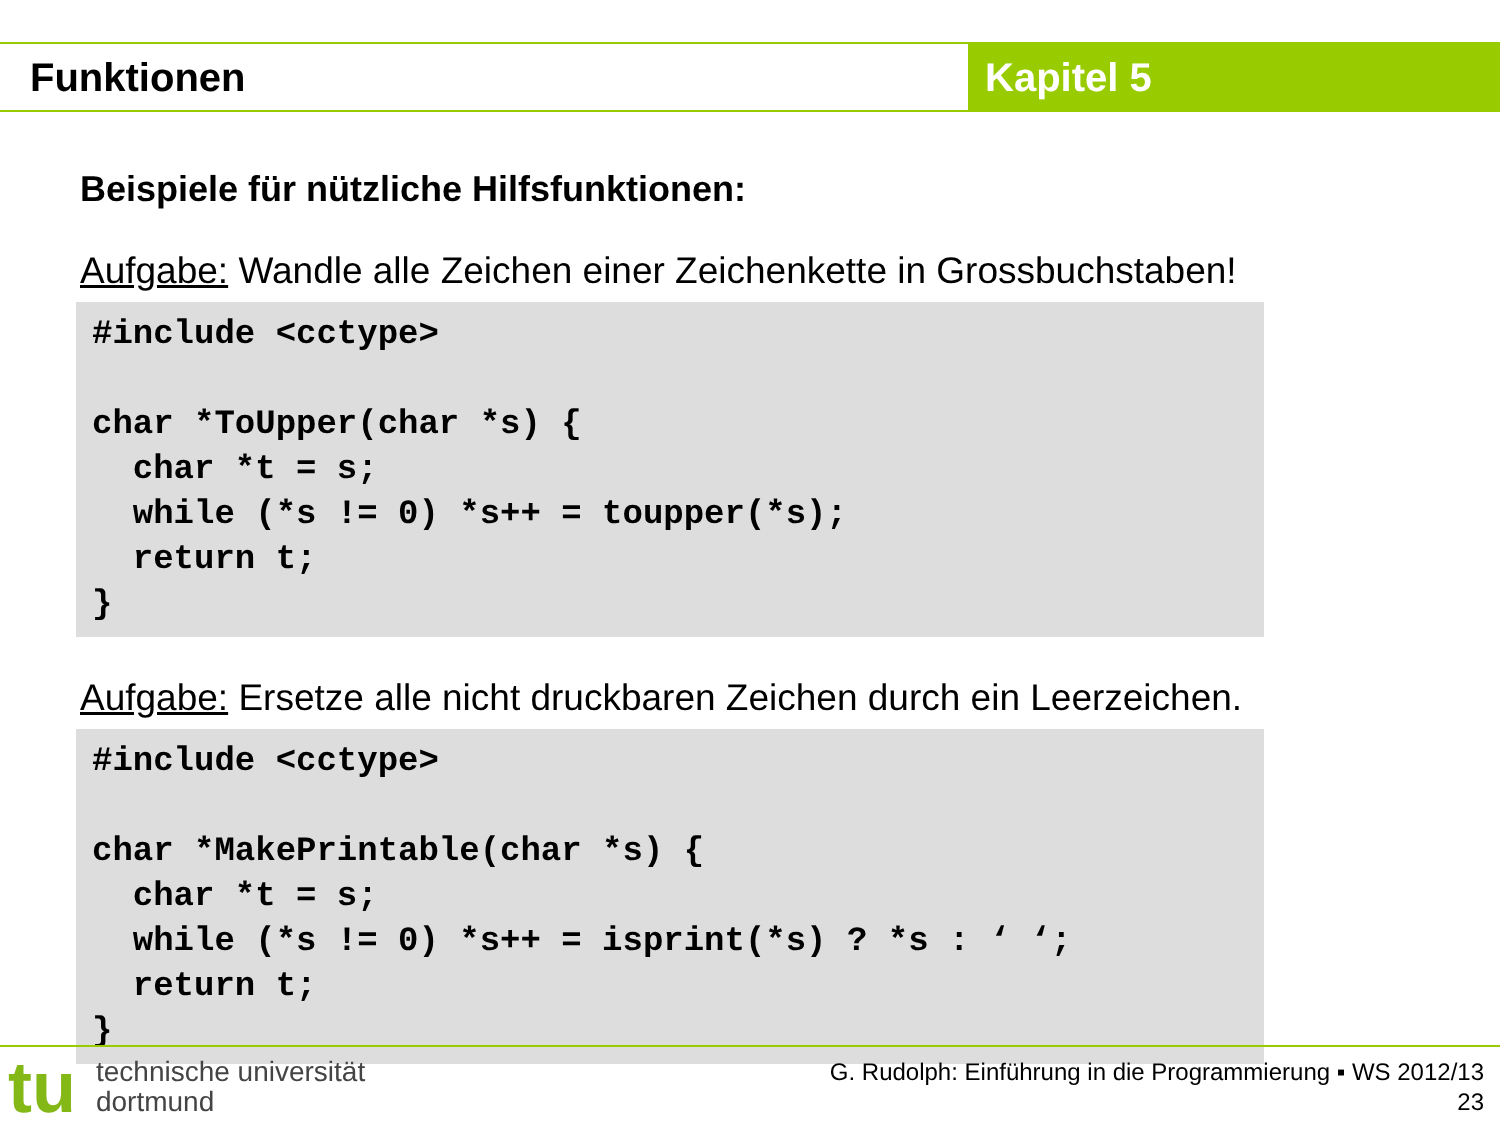Funktionen Kapitel 5
Beispiele für nützliche Hilfsfunktionen:
Aufgabe: Wandle alle Zeichen einer Zeichenkette in Grossbuchstaben!
#include <cctype>

char *ToUpper(char *s) {
  char *t = s;
  while (*s != 0) *s++ = toupper(*s);
  return t;
}
Aufgabe: Ersetze alle nicht druckbaren Zeichen durch ein Leerzeichen.
#include <cctype>

char *MakePrintable(char *s) {
  char *t = s;
  while (*s != 0) *s++ = isprint(*s) ? *s : ‘ ‘;
  return t;
}
tu
technische universität
dortmund
G. Rudolph: Einführung in die Programmierung ▪ WS 2012/13
23